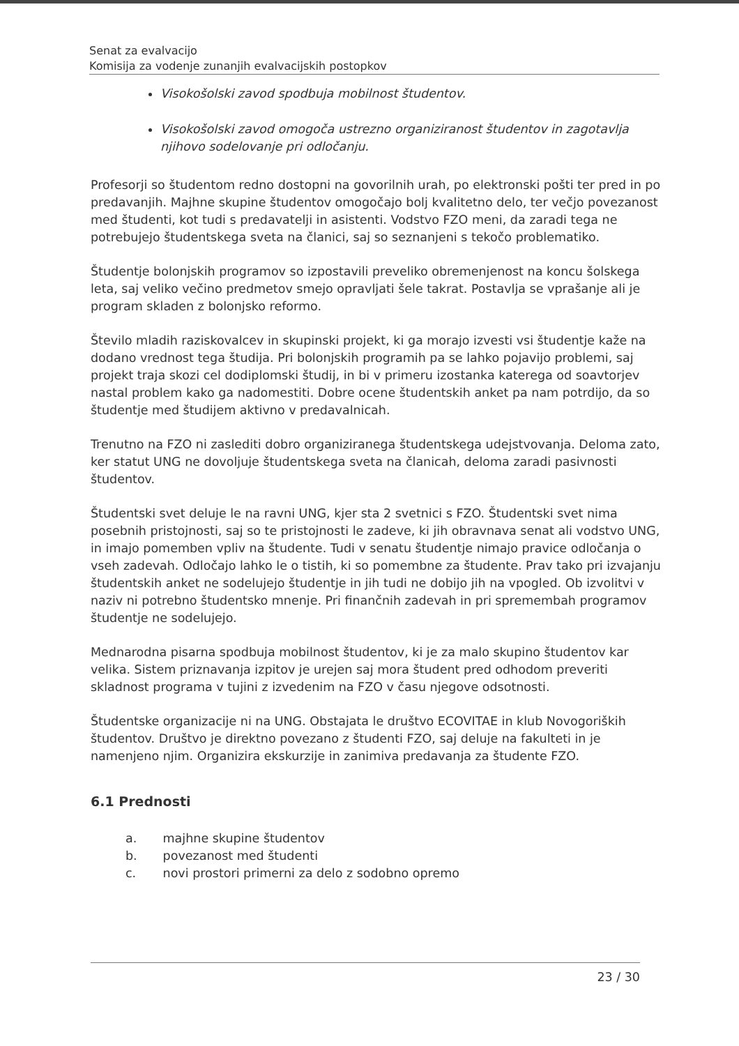Senat za evalvacijo
Komisija za vodenje zunanjih evalvacijskih postopkov
Visokošolski zavod spodbuja mobilnost študentov.
Visokošolski zavod omogoča ustrezno organiziranost študentov in zagotavlja njihovo sodelovanje pri odločanju.
Profesorji so študentom redno dostopni na govorilnih urah, po elektronski pošti ter pred in po predavanjih. Majhne skupine študentov omogočajo bolj kvalitetno delo, ter večjo povezanost med študenti, kot tudi s predavatelji in asistenti. Vodstvo FZO meni, da zaradi tega ne potrebujejo študentskega sveta na članici, saj so seznanjeni s tekočo problematiko.
Študentje bolonjskih programov so izpostavili preveliko obremenjenost na koncu šolskega leta, saj veliko večino predmetov smejo opravljati šele takrat. Postavlja se vprašanje ali je program skladen z bolonjsko reformo.
Število mladih raziskovalcev in skupinski projekt, ki ga morajo izvesti vsi študentje kaže na dodano vrednost tega študija. Pri bolonjskih programih pa se lahko pojavijo problemi, saj projekt traja skozi cel dodiplomski študij, in bi v primeru izostanka katerega od soavtorjev nastal problem kako ga nadomestiti. Dobre ocene študentskih anket pa nam potrdijo, da so študentje med študijem aktivno v predavalnicah.
Trenutno na FZO ni zaslediti dobro organiziranega študentskega udejstvovanja. Deloma zato, ker statut UNG ne dovoljuje študentskega sveta na članicah, deloma zaradi pasivnosti študentov.
Študentski svet deluje le na ravni UNG, kjer sta 2 svetnici s FZO. Študentski svet nima posebnih pristojnosti, saj so te pristojnosti le zadeve, ki jih obravnava senat ali vodstvo UNG, in imajo pomemben vpliv na študente. Tudi v senatu študentje nimajo pravice odločanja o vseh zadevah. Odločajo lahko le o tistih, ki so pomembne za študente. Prav tako pri izvajanju študentskih anket ne sodelujejo študentje in jih tudi ne dobijo jih na vpogled. Ob izvolitvi v naziv ni potrebno študentsko mnenje. Pri finančnih zadevah in pri spremembah programov študentje ne sodelujejo.
Mednarodna pisarna spodbuja mobilnost študentov, ki je za malo skupino študentov kar velika. Sistem priznavanja izpitov je urejen saj mora študent pred odhodom preveriti skladnost programa v tujini z izvedenim na FZO v času njegove odsotnosti.
Študentske organizacije ni na UNG. Obstajata le društvo ECOVITAE in klub Novogoriških študentov. Društvo je direktno povezano z študenti FZO, saj deluje na fakulteti in je namenjeno njim. Organizira ekskurzije in zanimiva predavanja za študente FZO.
6.1 Prednosti
a. majhne skupine študentov
b. povezanost med študenti
c. novi prostori primerni za delo z sodobno opremo
23 / 30